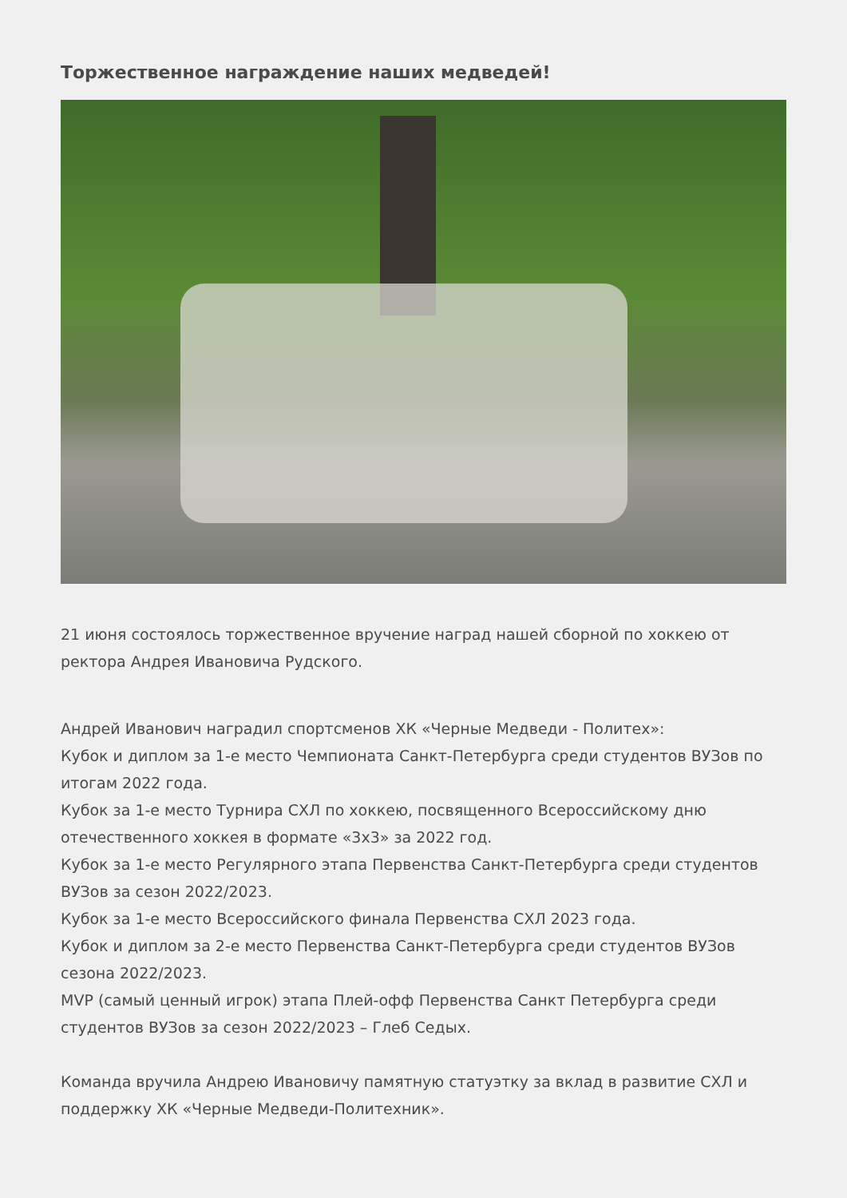Торжественное награждение наших медведей!
21 июня состоялось торжественное вручение наград нашей сборной по хоккею от ректора Андрея Ивановича Рудского.
Андрей Иванович наградил спортсменов ХК «Черные Медведи - Политех»:
Кубок и диплом за 1-е место Чемпионата Санкт-Петербурга среди студентов ВУЗов по итогам 2022 года.
Кубок за 1-е место Турнира СХЛ по хоккею, посвященного Всероссийскому дню отечественного хоккея в формате «3х3» за 2022 год.
Кубок за 1-е место Регулярного этапа Первенства Санкт-Петербурга среди студентов ВУЗов за сезон 2022/2023.
Кубок за 1-е место Всероссийского финала Первенства СХЛ 2023 года.
Кубок и диплом за 2-е место Первенства Санкт-Петербурга среди студентов ВУЗов сезона 2022/2023.
MVP (самый ценный игрок) этапа Плей-офф Первенства Санкт Петербурга среди студентов ВУЗов за сезон 2022/2023 – Глеб Седых.
Команда вручила Андрею Ивановичу памятную статуэтку за вклад в развитие СХЛ и поддержку ХК «Черные Медведи-Политехник».